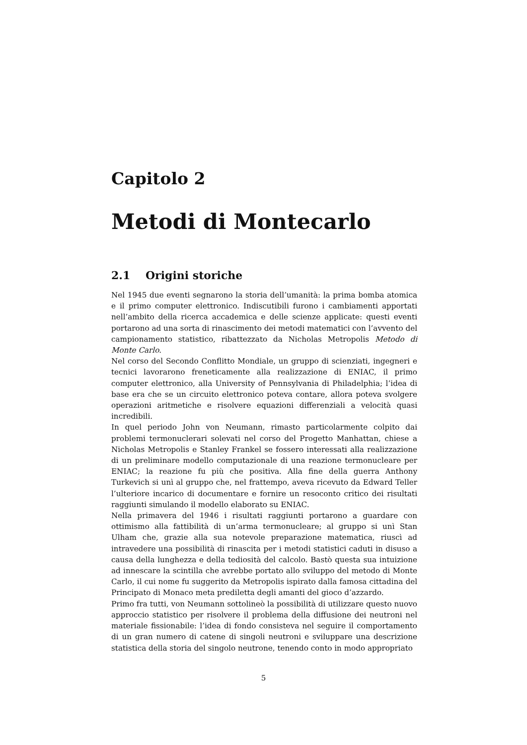Capitolo 2
Metodi di Montecarlo
2.1 Origini storiche
Nel 1945 due eventi segnarono la storia dell’umanità: la prima bomba atomica e il primo computer elettronico. Indiscutibili furono i cambiamenti apportati nell’ambito della ricerca accademica e delle scienze applicate: questi eventi portarono ad una sorta di rinascimento dei metodi matematici con l’avvento del campionamento statistico, ribattezzato da Nicholas Metropolis Metodo di Monte Carlo.
Nel corso del Secondo Conflitto Mondiale, un gruppo di scienziati, ingegneri e tecnici lavorarono freneticamente alla realizzazione di ENIAC, il primo computer elettronico, alla University of Pennsylvania di Philadelphia; l’idea di base era che se un circuito elettronico poteva contare, allora poteva svolgere operazioni aritmetiche e risolvere equazioni differenziali a velocità quasi incredibili.
In quel periodo John von Neumann, rimasto particolarmente colpito dai problemi termonuclerari solevati nel corso del Progetto Manhattan, chiese a Nicholas Metropolis e Stanley Frankel se fossero interessati alla realizzazione di un preliminare modello computazionale di una reazione termonucleare per ENIAC; la reazione fu più che positiva. Alla fine della guerra Anthony Turkevich si unì al gruppo che, nel frattempo, aveva ricevuto da Edward Teller l’ulteriore incarico di documentare e fornire un resoconto critico dei risultati raggiunti simulando il modello elaborato su ENIAC.
Nella primavera del 1946 i risultati raggiunti portarono a guardare con ottimismo alla fattibilità di un’arma termonucleare; al gruppo si unì Stan Ulham che, grazie alla sua notevole preparazione matematica, riuscì ad intravedere una possibilità di rinascita per i metodi statistici caduti in disuso a causa della lunghezza e della tediosità del calcolo. Bastò questa sua intuizione ad innescare la scintilla che avrebbe portato allo sviluppo del metodo di Monte Carlo, il cui nome fu suggerito da Metropolis ispirato dalla famosa cittadina del Principato di Monaco meta prediletta degli amanti del gioco d’azzardo.
Primo fra tutti, von Neumann sottolineò la possibilità di utilizzare questo nuovo approccio statistico per risolvere il problema della diffusione dei neutroni nel materiale fissionabile: l’idea di fondo consisteva nel seguire il comportamento di un gran numero di catene di singoli neutroni e sviluppare una descrizione statistica della storia del singolo neutrone, tenendo conto in modo appropriato
5